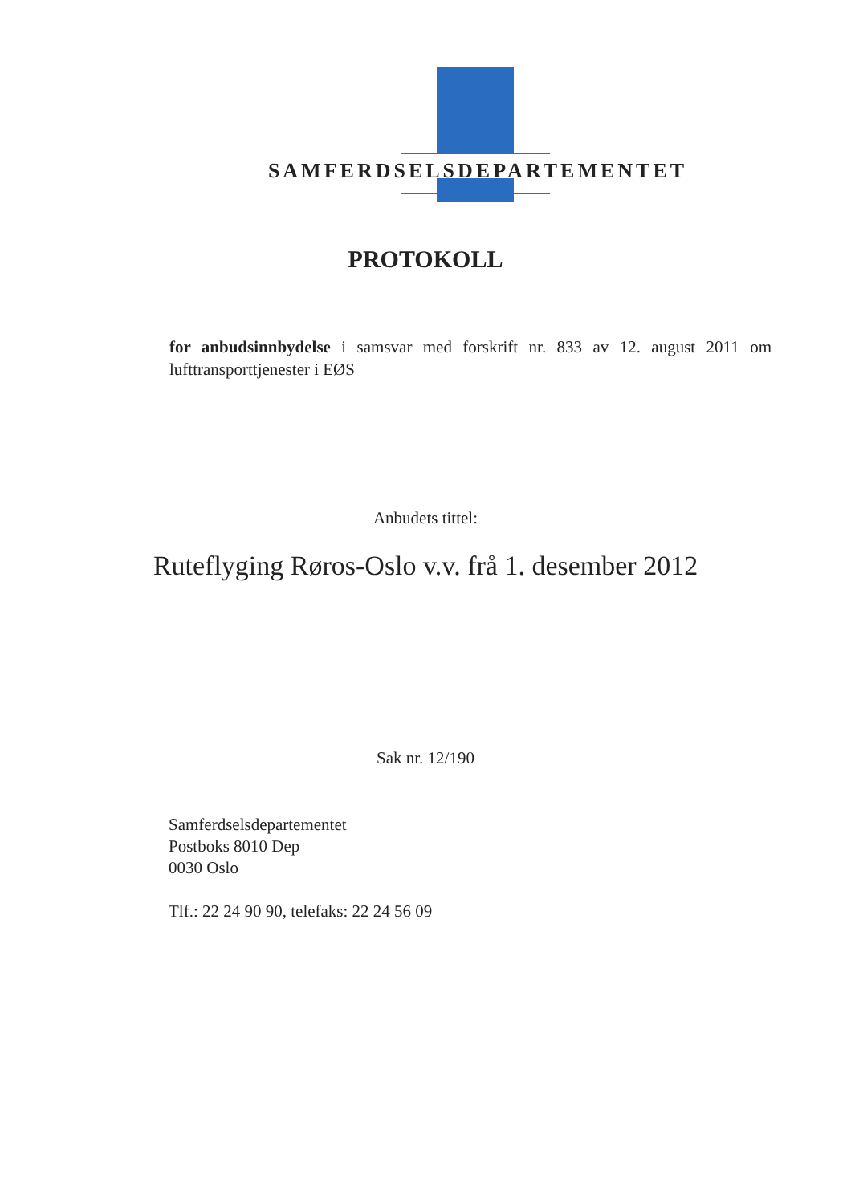SAMFERDSELSDEPARTEMENTET
PROTOKOLL
for anbudsinnbydelse i samsvar med forskrift nr. 833 av 12. august 2011 om lufttransporttjenester i EØS
Anbudets tittel:
Ruteflyging Røros-Oslo v.v. frå 1. desember 2012
Sak nr. 12/190
Samferdselsdepartementet
Postboks 8010 Dep
0030 Oslo
Tlf.: 22 24 90 90, telefaks: 22 24 56 09